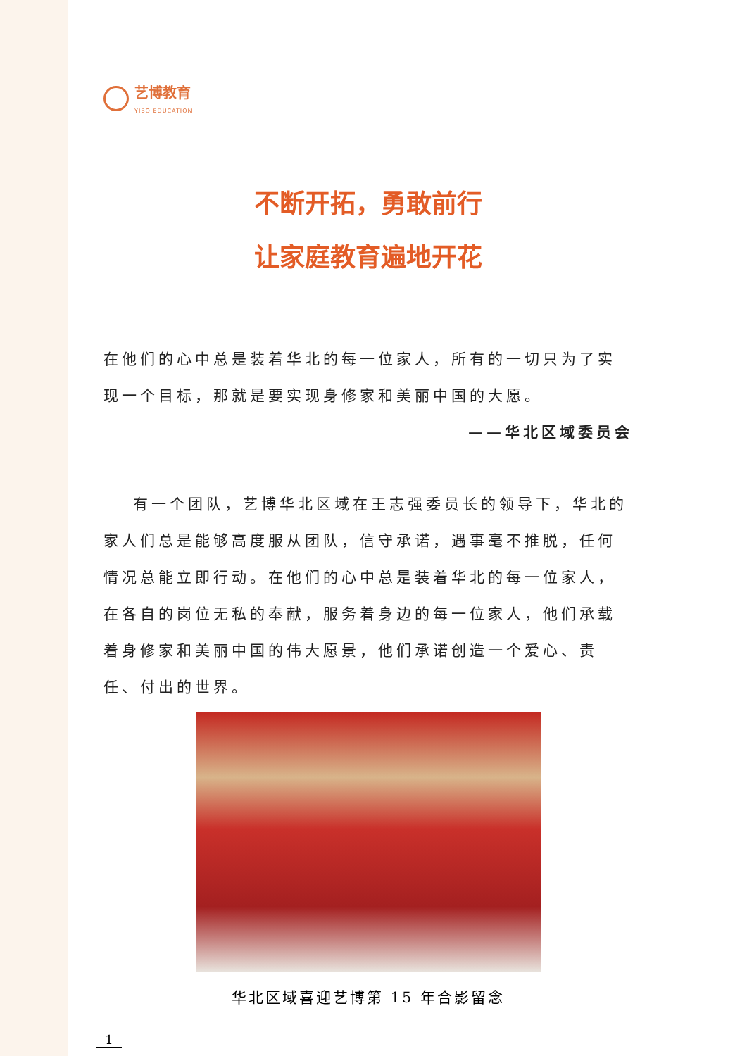艺博教育
YIBO EDUCATION
不断开拓，勇敢前行
让家庭教育遍地开花
在他们的心中总是装着华北的每一位家人，所有的一切只为了实现一个目标，那就是要实现身修家和美丽中国的大愿。
——华北区域委员会
有一个团队，艺博华北区域在王志强委员长的领导下，华北的家人们总是能够高度服从团队，信守承诺，遇事毫不推脱，任何情况总能立即行动。在他们的心中总是装着华北的每一位家人，在各自的岗位无私的奉献，服务着身边的每一位家人，他们承载着身修家和美丽中国的伟大愿景，他们承诺创造一个爱心、责任、付出的世界。
华北区域喜迎艺博第 15 年合影留念
1